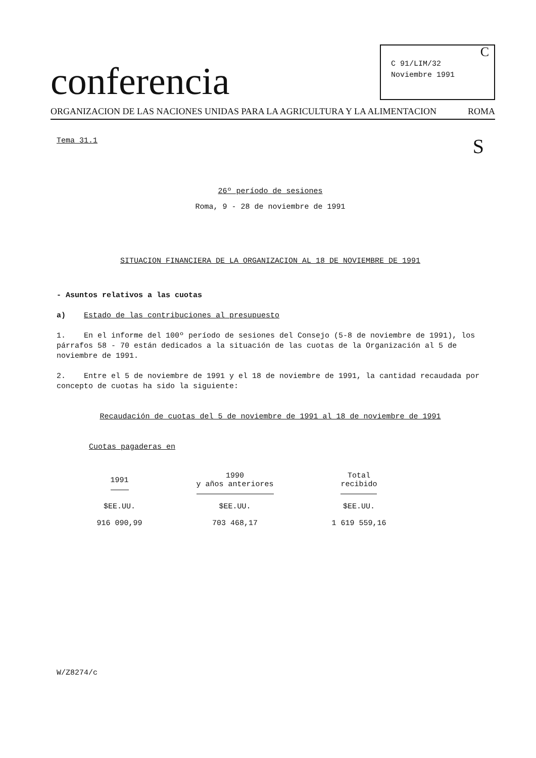conferencia
C
C 91/LIM/32
Noviembre 1991
ORGANIZACION DE LAS NACIONES UNIDAS PARA LA AGRICULTURA Y LA ALIMENTACION ROMA
Tema 31.1 S
26º período de sesiones
Roma, 9 - 28 de noviembre de 1991
SITUACION FINANCIERA DE LA ORGANIZACION AL 18 DE NOVIEMBRE DE 1991
- Asuntos relativos a las cuotas
a) Estado de las contribuciones al presupuesto
1. En el informe del 100º período de sesiones del Consejo (5-8 de noviembre de 1991), los párrafos 58 - 70 están dedicados a la situación de las cuotas de la Organización al 5 de noviembre de 1991.
2. Entre el 5 de noviembre de 1991 y el 18 de noviembre de 1991, la cantidad recaudada por concepto de cuotas ha sido la siguiente:
Recaudación de cuotas del 5 de noviembre de 1991 al 18 de noviembre de 1991
Cuotas pagaderas en
| 1991 | 1990 y años anteriores | Total recibido |
| --- | --- | --- |
| $EE.UU. | $EE.UU. | $EE.UU. |
| 916 090,99 | 703 468,17 | 1 619 559,16 |
W/Z8274/c